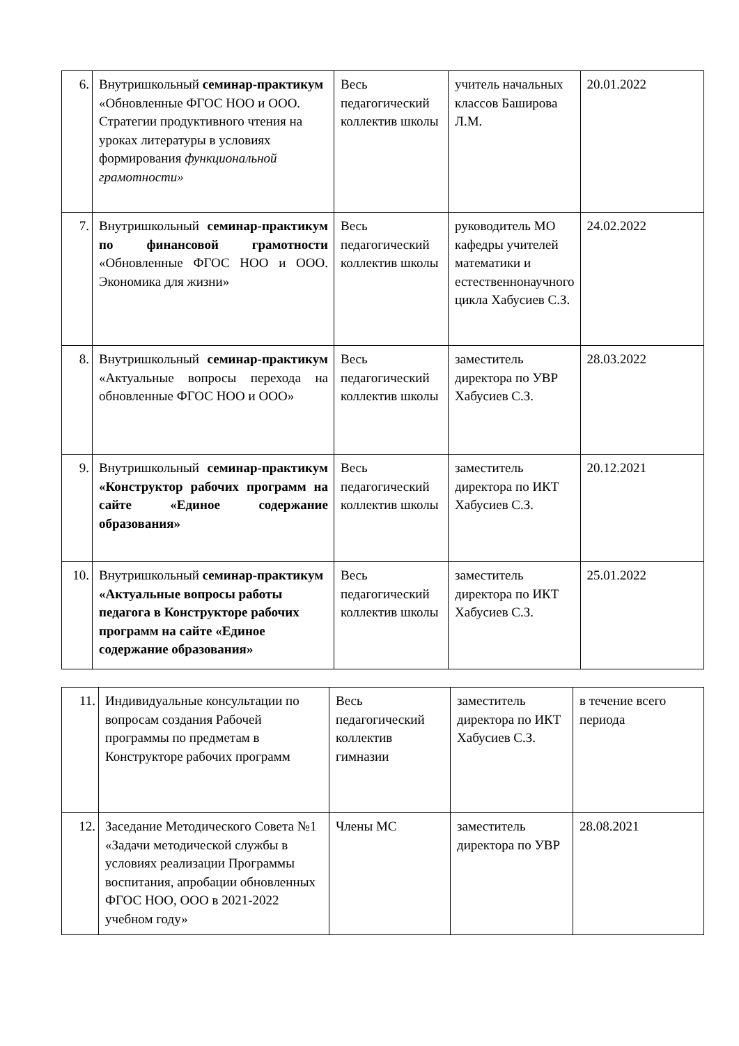| 6. | Внутришкольный семинар-практикум «Обновленные ФГОС НОО и ООО. Стратегии продуктивного чтения на уроках литературы в условиях формирования функциональной грамотности» | Весь педагогический коллектив школы | учитель начальных классов Баширова Л.М. | 20.01.2022 |
| 7. | Внутришкольный семинар-практикум по финансовой грамотности «Обновленные ФГОС НОО и ООО. Экономика для жизни» | Весь педагогический коллектив школы | руководитель МО кафедры учителей математики и естественнонаучного цикла Хабусиев С.З. | 24.02.2022 |
| 8. | Внутришкольный семинар-практикум «Актуальные вопросы перехода на обновленные ФГОС НОО и ООО» | Весь педагогический коллектив школы | заместитель директора по УВР Хабусиев С.З. | 28.03.2022 |
| 9. | Внутришкольный семинар-практикум «Конструктор рабочих программ на сайте «Единое содержание образования» | Весь педагогический коллектив школы | заместитель директора по ИКТ Хабусиев С.З. | 20.12.2021 |
| 10. | Внутришкольный семинар-практикум «Актуальные вопросы работы педагога в Конструкторе рабочих программ на сайте «Единое содержание образования» | Весь педагогический коллектив школы | заместитель директора по ИКТ Хабусиев С.З. | 25.01.2022 |
| 11. | Индивидуальные консультации по вопросам создания Рабочей программы по предметам в Конструкторе рабочих программ | Весь педагогический коллектив гимназии | заместитель директора по ИКТ Хабусиев С.З. | в течение всего периода |
| 12. | Заседание Методического Совета №1 «Задачи методической службы в условиях реализации Программы воспитания, апробации обновленных ФГОС НОО, ООО в 2021-2022 учебном году» | Члены МС | заместитель директора по УВР | 28.08.2021 |